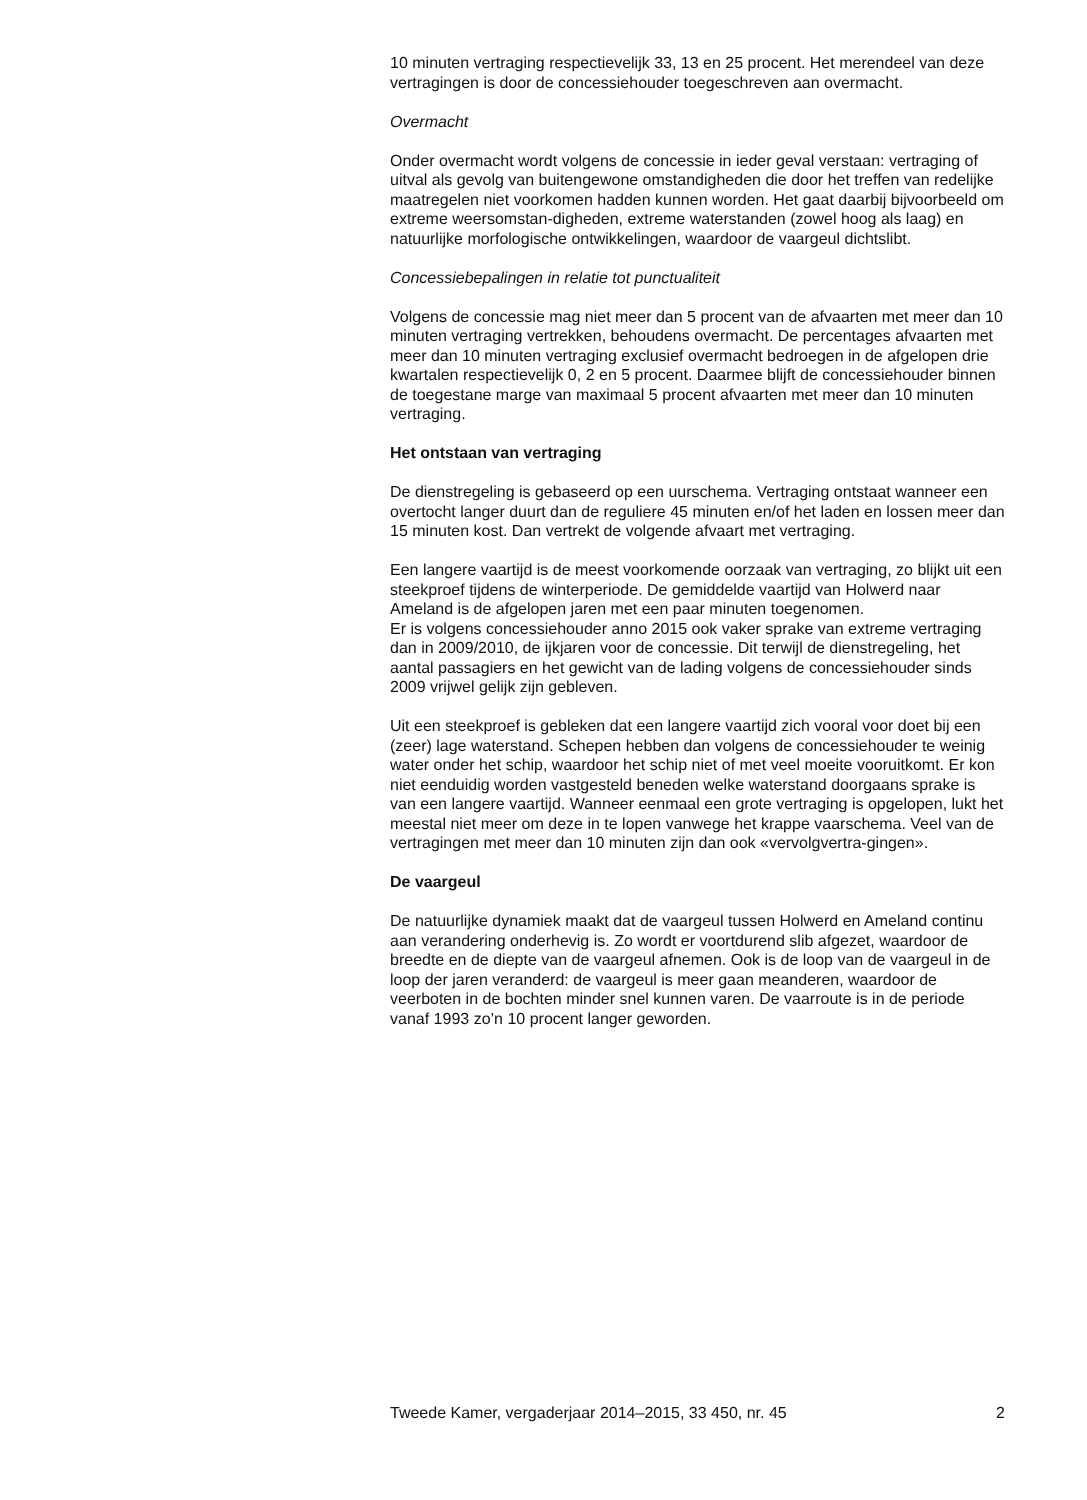10 minuten vertraging respectievelijk 33, 13 en 25 procent. Het merendeel van deze vertragingen is door de concessiehouder toegeschreven aan overmacht.
Overmacht
Onder overmacht wordt volgens de concessie in ieder geval verstaan: vertraging of uitval als gevolg van buitengewone omstandigheden die door het treffen van redelijke maatregelen niet voorkomen hadden kunnen worden. Het gaat daarbij bijvoorbeeld om extreme weersomstan-digheden, extreme waterstanden (zowel hoog als laag) en natuurlijke morfologische ontwikkelingen, waardoor de vaargeul dichtslibt.
Concessiebepalingen in relatie tot punctualiteit
Volgens de concessie mag niet meer dan 5 procent van de afvaarten met meer dan 10 minuten vertraging vertrekken, behoudens overmacht. De percentages afvaarten met meer dan 10 minuten vertraging exclusief overmacht bedroegen in de afgelopen drie kwartalen respectievelijk 0, 2 en 5 procent. Daarmee blijft de concessiehouder binnen de toegestane marge van maximaal 5 procent afvaarten met meer dan 10 minuten vertraging.
Het ontstaan van vertraging
De dienstregeling is gebaseerd op een uurschema. Vertraging ontstaat wanneer een overtocht langer duurt dan de reguliere 45 minuten en/of het laden en lossen meer dan 15 minuten kost. Dan vertrekt de volgende afvaart met vertraging.
Een langere vaartijd is de meest voorkomende oorzaak van vertraging, zo blijkt uit een steekproef tijdens de winterperiode. De gemiddelde vaartijd van Holwerd naar Ameland is de afgelopen jaren met een paar minuten toegenomen.
Er is volgens concessiehouder anno 2015 ook vaker sprake van extreme vertraging dan in 2009/2010, de ijkjaren voor de concessie. Dit terwijl de dienstregeling, het aantal passagiers en het gewicht van de lading volgens de concessiehouder sinds 2009 vrijwel gelijk zijn gebleven.
Uit een steekproef is gebleken dat een langere vaartijd zich vooral voor doet bij een (zeer) lage waterstand. Schepen hebben dan volgens de concessiehouder te weinig water onder het schip, waardoor het schip niet of met veel moeite vooruitkomt. Er kon niet eenduidig worden vastgesteld beneden welke waterstand doorgaans sprake is van een langere vaartijd. Wanneer eenmaal een grote vertraging is opgelopen, lukt het meestal niet meer om deze in te lopen vanwege het krappe vaarschema. Veel van de vertragingen met meer dan 10 minuten zijn dan ook «vervolgvertra-gingen».
De vaargeul
De natuurlijke dynamiek maakt dat de vaargeul tussen Holwerd en Ameland continu aan verandering onderhevig is. Zo wordt er voortdurend slib afgezet, waardoor de breedte en de diepte van de vaargeul afnemen. Ook is de loop van de vaargeul in de loop der jaren veranderd: de vaargeul is meer gaan meanderen, waardoor de veerboten in de bochten minder snel kunnen varen. De vaarroute is in de periode vanaf 1993 zo’n 10 procent langer geworden.
Tweede Kamer, vergaderjaar 2014–2015, 33 450, nr. 45 2